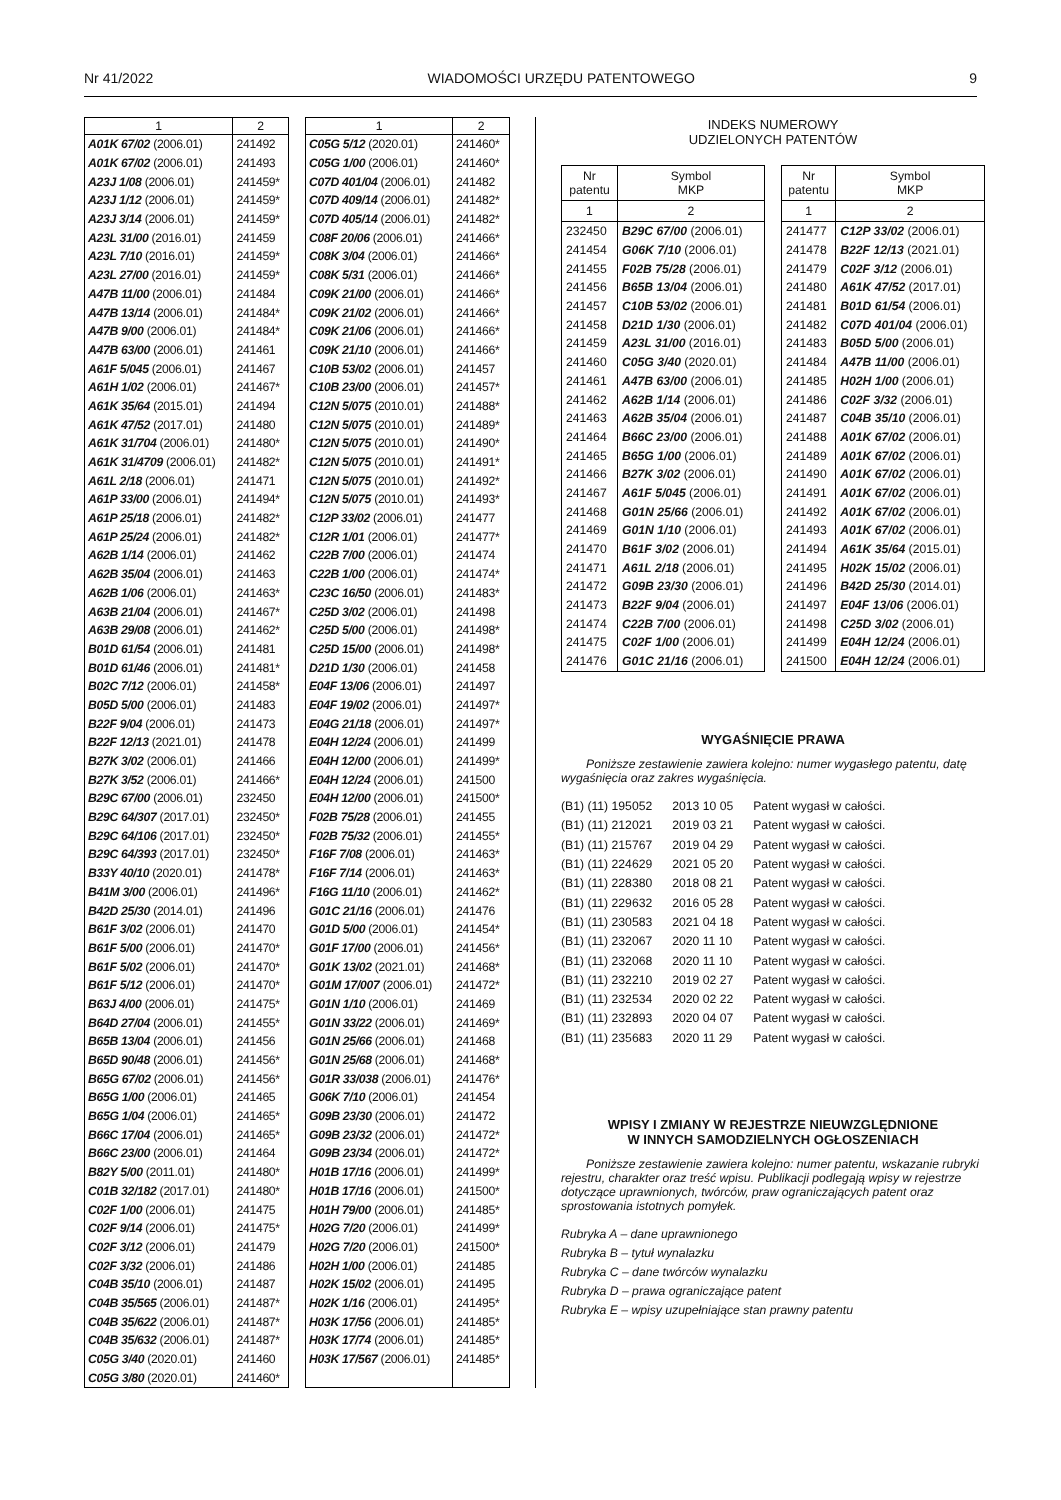Nr 41/2022 WIADOMOŚCI URZĘDU PATENTOWEGO 9
| 1 | 2 |
| --- | --- |
| A01K 67/02 (2006.01) | 241492 |
| A01K 67/02 (2006.01) | 241493 |
| A23J 1/08 (2006.01) | 241459* |
| A23J 1/12 (2006.01) | 241459* |
| A23J 3/14 (2006.01) | 241459* |
| A23L 31/00 (2016.01) | 241459 |
| A23L 7/10 (2016.01) | 241459* |
| A23L 27/00 (2016.01) | 241459* |
| A47B 11/00 (2006.01) | 241484 |
| A47B 13/14 (2006.01) | 241484* |
| A47B 9/00 (2006.01) | 241484* |
| A47B 63/00 (2006.01) | 241461 |
| A61F 5/045 (2006.01) | 241467 |
| A61H 1/02 (2006.01) | 241467* |
| A61K 35/64 (2015.01) | 241494 |
| A61K 47/52 (2017.01) | 241480 |
| A61K 31/704 (2006.01) | 241480* |
| A61K 31/4709 (2006.01) | 241482* |
| A61L 2/18 (2006.01) | 241471 |
| A61P 33/00 (2006.01) | 241494* |
| A61P 25/18 (2006.01) | 241482* |
| A61P 25/24 (2006.01) | 241482* |
| A62B 1/14 (2006.01) | 241462 |
| A62B 35/04 (2006.01) | 241463 |
| A62B 1/06 (2006.01) | 241463* |
| A63B 21/04 (2006.01) | 241467* |
| A63B 29/08 (2006.01) | 241462* |
| B01D 61/54 (2006.01) | 241481 |
| B01D 61/46 (2006.01) | 241481* |
| B02C 7/12 (2006.01) | 241458* |
| B05D 5/00 (2006.01) | 241483 |
| B22F 9/04 (2006.01) | 241473 |
| B22F 12/13 (2021.01) | 241478 |
| B27K 3/02 (2006.01) | 241466 |
| B27K 3/52 (2006.01) | 241466* |
| B29C 67/00 (2006.01) | 232450 |
| B29C 64/307 (2017.01) | 232450* |
| B29C 64/106 (2017.01) | 232450* |
| B29C 64/393 (2017.01) | 232450* |
| B33Y 40/10 (2020.01) | 241478* |
| B41M 3/00 (2006.01) | 241496* |
| B42D 25/30 (2014.01) | 241496 |
| B61F 3/02 (2006.01) | 241470 |
| B61F 5/00 (2006.01) | 241470* |
| B61F 5/02 (2006.01) | 241470* |
| B61F 5/12 (2006.01) | 241470* |
| B63J 4/00 (2006.01) | 241475* |
| B64D 27/04 (2006.01) | 241455* |
| B65B 13/04 (2006.01) | 241456 |
| B65D 90/48 (2006.01) | 241456* |
| B65G 67/02 (2006.01) | 241456* |
| B65G 1/00 (2006.01) | 241465 |
| B65G 1/04 (2006.01) | 241465* |
| B66C 17/04 (2006.01) | 241465* |
| B66C 23/00 (2006.01) | 241464 |
| B82Y 5/00 (2011.01) | 241480* |
| C01B 32/182 (2017.01) | 241480* |
| C02F 1/00 (2006.01) | 241475 |
| C02F 9/14 (2006.01) | 241475* |
| C02F 3/12 (2006.01) | 241479 |
| C02F 3/32 (2006.01) | 241486 |
| C04B 35/10 (2006.01) | 241487 |
| C04B 35/565 (2006.01) | 241487* |
| C04B 35/622 (2006.01) | 241487* |
| C04B 35/632 (2006.01) | 241487* |
| C05G 3/40 (2020.01) | 241460 |
| C05G 3/80 (2020.01) | 241460* |
| 1 | 2 |
| --- | --- |
| C05G 5/12 (2020.01) | 241460* |
| C05G 1/00 (2006.01) | 241460* |
| C07D 401/04 (2006.01) | 241482 |
| C07D 409/14 (2006.01) | 241482* |
| C07D 405/14 (2006.01) | 241482* |
| C08F 20/06 (2006.01) | 241466* |
| C08K 3/04 (2006.01) | 241466* |
| C08K 5/31 (2006.01) | 241466* |
| C09K 21/00 (2006.01) | 241466* |
| C09K 21/02 (2006.01) | 241466* |
| C09K 21/06 (2006.01) | 241466* |
| C09K 21/10 (2006.01) | 241466* |
| C10B 53/02 (2006.01) | 241457 |
| C10B 23/00 (2006.01) | 241457* |
| C12N 5/075 (2010.01) | 241488* |
| C12N 5/075 (2010.01) | 241489* |
| C12N 5/075 (2010.01) | 241490* |
| C12N 5/075 (2010.01) | 241491* |
| C12N 5/075 (2010.01) | 241492* |
| C12N 5/075 (2010.01) | 241493* |
| C12P 33/02 (2006.01) | 241477 |
| C12R 1/01 (2006.01) | 241477* |
| C22B 7/00 (2006.01) | 241474 |
| C22B 1/00 (2006.01) | 241474* |
| C23C 16/50 (2006.01) | 241483* |
| C25D 3/02 (2006.01) | 241498 |
| C25D 5/00 (2006.01) | 241498* |
| C25D 15/00 (2006.01) | 241498* |
| D21D 1/30 (2006.01) | 241458 |
| E04F 13/06 (2006.01) | 241497 |
| E04F 19/02 (2006.01) | 241497* |
| E04G 21/18 (2006.01) | 241497* |
| E04H 12/24 (2006.01) | 241499 |
| E04H 12/00 (2006.01) | 241499* |
| E04H 12/24 (2006.01) | 241500 |
| E04H 12/00 (2006.01) | 241500* |
| F02B 75/28 (2006.01) | 241455 |
| F02B 75/32 (2006.01) | 241455* |
| F16F 7/08 (2006.01) | 241463* |
| F16F 7/14 (2006.01) | 241463* |
| F16G 11/10 (2006.01) | 241462* |
| G01C 21/16 (2006.01) | 241476 |
| G01D 5/00 (2006.01) | 241454* |
| G01F 17/00 (2006.01) | 241456* |
| G01K 13/02 (2021.01) | 241468* |
| G01M 17/007 (2006.01) | 241472* |
| G01N 1/10 (2006.01) | 241469 |
| G01N 33/22 (2006.01) | 241469* |
| G01N 25/66 (2006.01) | 241468 |
| G01N 25/68 (2006.01) | 241468* |
| G01R 33/038 (2006.01) | 241476* |
| G06K 7/10 (2006.01) | 241454 |
| G09B 23/30 (2006.01) | 241472 |
| G09B 23/32 (2006.01) | 241472* |
| G09B 23/34 (2006.01) | 241472* |
| H01B 17/16 (2006.01) | 241499* |
| H01B 17/16 (2006.01) | 241500* |
| H01H 79/00 (2006.01) | 241485* |
| H02G 7/20 (2006.01) | 241499* |
| H02G 7/20 (2006.01) | 241500* |
| H02H 1/00 (2006.01) | 241485 |
| H02K 15/02 (2006.01) | 241495 |
| H02K 1/16 (2006.01) | 241495* |
| H03K 17/56 (2006.01) | 241485* |
| H03K 17/74 (2006.01) | 241485* |
| H03K 17/567 (2006.01) | 241485* |
INDEKS NUMEROWY
UDZIELONYCH PATENTÓW
| Nr patentu | Symbol MKP |
| --- | --- |
| 1 | 2 |
| 232450 | B29C 67/00 (2006.01) |
| 241454 | G06K 7/10 (2006.01) |
| 241455 | F02B 75/28 (2006.01) |
| 241456 | B65B 13/04 (2006.01) |
| 241457 | C10B 53/02 (2006.01) |
| 241458 | D21D 1/30 (2006.01) |
| 241459 | A23L 31/00 (2016.01) |
| 241460 | C05G 3/40 (2020.01) |
| 241461 | A47B 63/00 (2006.01) |
| 241462 | A62B 1/14 (2006.01) |
| 241463 | A62B 35/04 (2006.01) |
| 241464 | B66C 23/00 (2006.01) |
| 241465 | B65G 1/00 (2006.01) |
| 241466 | B27K 3/02 (2006.01) |
| 241467 | A61F 5/045 (2006.01) |
| 241468 | G01N 25/66 (2006.01) |
| 241469 | G01N 1/10 (2006.01) |
| 241470 | B61F 3/02 (2006.01) |
| 241471 | A61L 2/18 (2006.01) |
| 241472 | G09B 23/30 (2006.01) |
| 241473 | B22F 9/04 (2006.01) |
| 241474 | C22B 7/00 (2006.01) |
| 241475 | C02F 1/00 (2006.01) |
| 241476 | G01C 21/16 (2006.01) |
| Nr patentu | Symbol MKP |
| --- | --- |
| 1 | 2 |
| 241477 | C12P 33/02 (2006.01) |
| 241478 | B22F 12/13 (2021.01) |
| 241479 | C02F 3/12 (2006.01) |
| 241480 | A61K 47/52 (2017.01) |
| 241481 | B01D 61/54 (2006.01) |
| 241482 | C07D 401/04 (2006.01) |
| 241483 | B05D 5/00 (2006.01) |
| 241484 | A47B 11/00 (2006.01) |
| 241485 | H02H 1/00 (2006.01) |
| 241486 | C02F 3/32 (2006.01) |
| 241487 | C04B 35/10 (2006.01) |
| 241488 | A01K 67/02 (2006.01) |
| 241489 | A01K 67/02 (2006.01) |
| 241490 | A01K 67/02 (2006.01) |
| 241491 | A01K 67/02 (2006.01) |
| 241492 | A01K 67/02 (2006.01) |
| 241493 | A01K 67/02 (2006.01) |
| 241494 | A61K 35/64 (2015.01) |
| 241495 | H02K 15/02 (2006.01) |
| 241496 | B42D 25/30 (2014.01) |
| 241497 | E04F 13/06 (2006.01) |
| 241498 | C25D 3/02 (2006.01) |
| 241499 | E04H 12/24 (2006.01) |
| 241500 | E04H 12/24 (2006.01) |
WYGAŚNIĘCIE PRAWA
Poniższe zestawienie zawiera kolejno: numer wygasłego patentu, datę wygaśnięcia oraz zakres wygaśnięcia.
| (B1) (11) 195052 | 2013 10 05 | Patent wygasł w całości. |
| (B1) (11) 212021 | 2019 03 21 | Patent wygasł w całości. |
| (B1) (11) 215767 | 2019 04 29 | Patent wygasł w całości. |
| (B1) (11) 224629 | 2021 05 20 | Patent wygasł w całości. |
| (B1) (11) 228380 | 2018 08 21 | Patent wygasł w całości. |
| (B1) (11) 229632 | 2016 05 28 | Patent wygasł w całości. |
| (B1) (11) 230583 | 2021 04 18 | Patent wygasł w całości. |
| (B1) (11) 232067 | 2020 11 10 | Patent wygasł w całości. |
| (B1) (11) 232068 | 2020 11 10 | Patent wygasł w całości. |
| (B1) (11) 232210 | 2019 02 27 | Patent wygasł w całości. |
| (B1) (11) 232534 | 2020 02 22 | Patent wygasł w całości. |
| (B1) (11) 232893 | 2020 04 07 | Patent wygasł w całości. |
| (B1) (11) 235683 | 2020 11 29 | Patent wygasł w całości. |
WPISY I ZMIANY W REJESTRZE NIEUWZGLĘDNIONE
W INNYCH SAMODZIELNYCH OGŁOSZENIACH
Poniższe zestawienie zawiera kolejno: numer patentu, wskazanie rubryki rejestru, charakter oraz treść wpisu. Publikacji podlegają wpisy w rejestrze dotyczące uprawnionych, twórców, praw ograniczających patent oraz sprostowania istotnych pomyłek.
Rubryka A – dane uprawnionego
Rubryka B – tytuł wynalazku
Rubryka C – dane twórców wynalazku
Rubryka D – prawa ograniczające patent
Rubryka E – wpisy uzupełniające stan prawny patentu